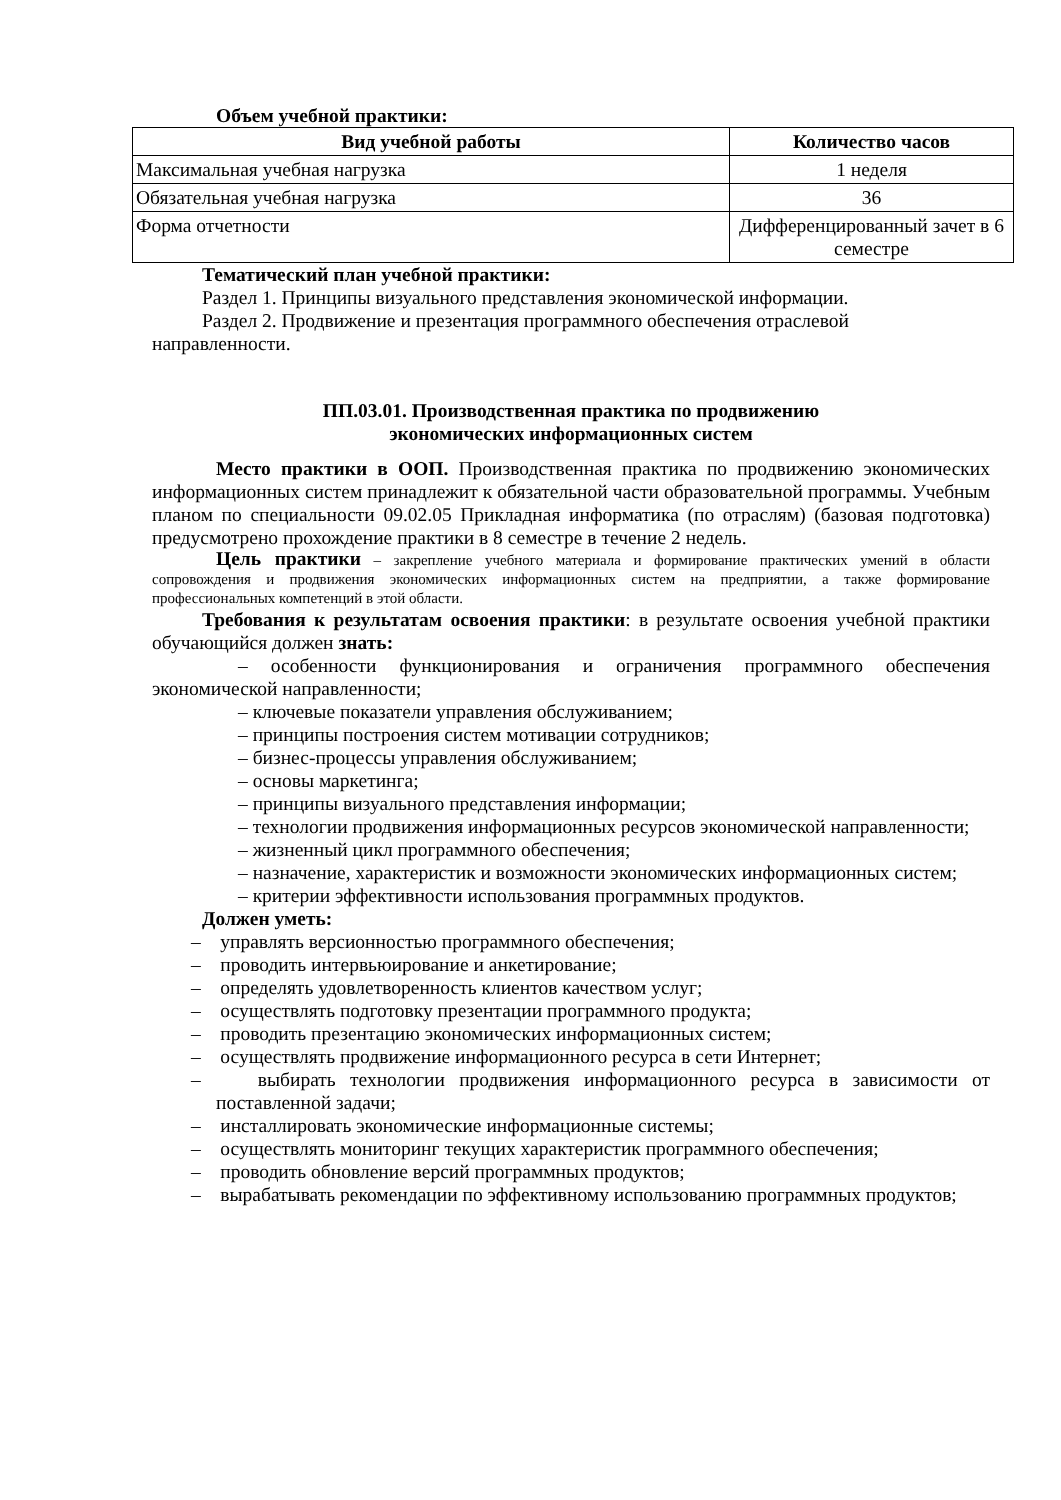Объем учебной практики:
| Вид учебной работы | Количество часов |
| --- | --- |
| Максимальная учебная нагрузка | 1 неделя |
| Обязательная учебная нагрузка | 36 |
| Форма отчетности | Дифференцированный зачет в 6 семестре |
Тематический план учебной практики:
Раздел 1. Принципы визуального представления экономической информации.
Раздел 2. Продвижение и презентация программного обеспечения отраслевой направленности.
ПП.03.01. Производственная практика по продвижению
экономических информационных систем
Место практики в ООП. Производственная практика по продвижению экономических информационных систем принадлежит к обязательной части образовательной программы. Учебным планом по специальности 09.02.05 Прикладная информатика (по отраслям) (базовая подготовка) предусмотрено прохождение практики в 8 семестре в течение 2 недель.
Цель практики – закрепление учебного материала и формирование практических умений в области сопровождения и продвижения экономических информационных систем на предприятии, а также формирование профессиональных компетенций в этой области.
Требования к результатам освоения практики: в результате освоения учебной практики обучающийся должен знать:
– особенности функционирования и ограничения программного обеспечения экономической направленности;
– ключевые показатели управления обслуживанием;
– принципы построения систем мотивации сотрудников;
– бизнес-процессы управления обслуживанием;
– основы маркетинга;
– принципы визуального представления информации;
– технологии продвижения информационных ресурсов экономической направленности;
– жизненный цикл программного обеспечения;
– назначение, характеристик и возможности экономических информационных систем;
– критерии эффективности использования программных продуктов.
Должен уметь:
– управлять версионностью программного обеспечения;
– проводить интервьюирование и анкетирование;
– определять удовлетворенность клиентов качеством услуг;
– осуществлять подготовку презентации программного продукта;
– проводить презентацию экономических информационных систем;
– осуществлять продвижение информационного ресурса в сети Интернет;
– выбирать технологии продвижения информационного ресурса в зависимости от поставленной задачи;
– инсталлировать экономические информационные системы;
– осуществлять мониторинг текущих характеристик программного обеспечения;
– проводить обновление версий программных продуктов;
– вырабатывать рекомендации по эффективному использованию программных продуктов;